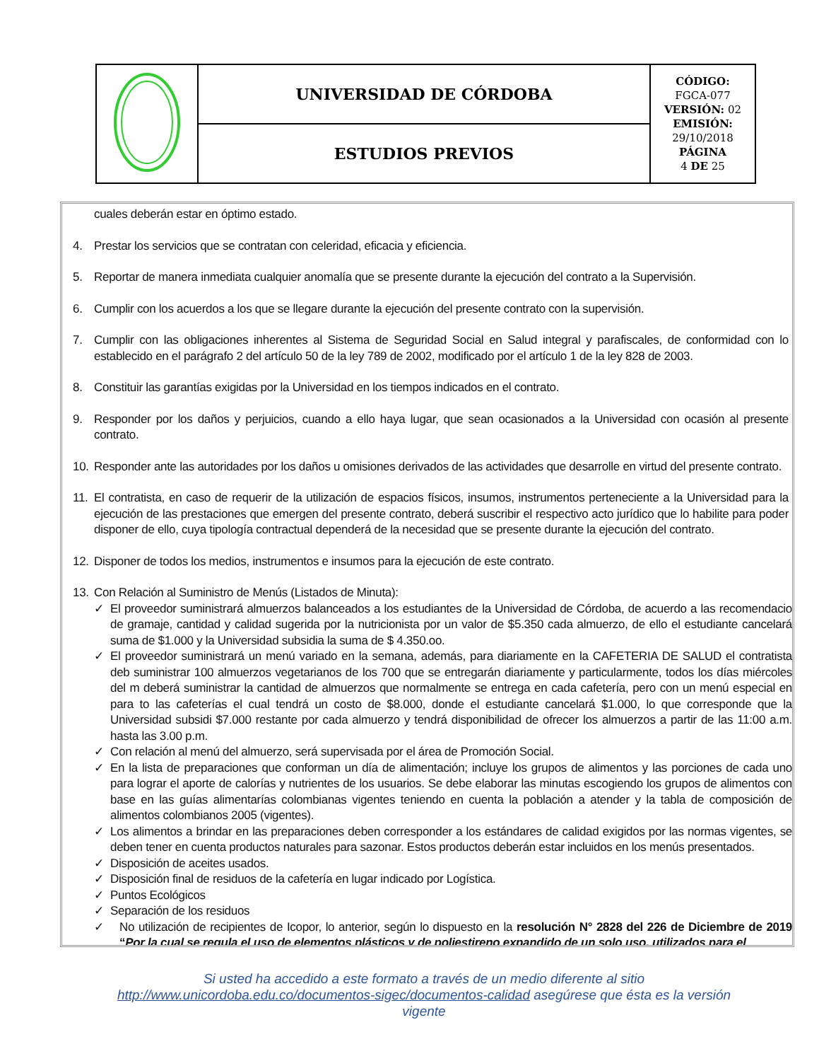| | UNIVERSIDAD DE CÓRDOBA | CÓDIGO: FGCA-077 VERSIÓN: 02 EMISIÓN: 29/10/2018 PÁGINA 4 DE 25 |
| | ESTUDIOS PREVIOS | |
cuales deberán estar en óptimo estado.
4. Prestar los servicios que se contratan con celeridad, eficacia y eficiencia.
5. Reportar de manera inmediata cualquier anomalía que se presente durante la ejecución del contrato a la Supervisión.
6. Cumplir con los acuerdos a los que se llegare durante la ejecución del presente contrato con la supervisión.
7. Cumplir con las obligaciones inherentes al Sistema de Seguridad Social en Salud integral y parafiscales, de conformidad con lo establecido en el parágrafo 2 del artículo 50 de la ley 789 de 2002, modificado por el artículo 1 de la ley 828 de 2003.
8. Constituir las garantías exigidas por la Universidad en los tiempos indicados en el contrato.
9. Responder por los daños y perjuicios, cuando a ello haya lugar, que sean ocasionados a la Universidad con ocasión al presente contrato.
10. Responder ante las autoridades por los daños u omisiones derivados de las actividades que desarrolle en virtud del presente contrato.
11. El contratista, en caso de requerir de la utilización de espacios físicos, insumos, instrumentos perteneciente a la Universidad para la ejecución de las prestaciones que emergen del presente contrato, deberá suscribir el respectivo acto jurídico que lo habilite para poder disponer de ello, cuya tipología contractual dependerá de la necesidad que se presente durante la ejecución del contrato.
12. Disponer de todos los medios, instrumentos e insumos para la ejecución de este contrato.
13. Con Relación al Suministro de Menús (Listados de Minuta):
✓ El proveedor suministrará almuerzos balanceados a los estudiantes de la Universidad de Córdoba, de acuerdo a las recomendacio de gramaje, cantidad y calidad sugerida por la nutricionista por un valor de $5.350 cada almuerzo, de ello el estudiante cancelará suma de $1.000 y la Universidad subsidia la suma de $ 4.350.oo.
✓ El proveedor suministrará un menú variado en la semana, además, para diariamente en la CAFETERIA DE SALUD el contratista deb suministrar 100 almuerzos vegetarianos de los 700 que se entregarán diariamente y particularmente, todos los días miércoles del m deberá suministrar la cantidad de almuerzos que normalmente se entrega en cada cafetería, pero con un menú especial en para to las cafeterías el cual tendrá un costo de $8.000, donde el estudiante cancelará $1.000, lo que corresponde que la Universidad subsidi $7.000 restante por cada almuerzo y tendrá disponibilidad de ofrecer los almuerzos a partir de las 11:00 a.m. hasta las 3.00 p.m.
✓ Con relación al menú del almuerzo, será supervisada por el área de Promoción Social.
✓ En la lista de preparaciones que conforman un día de alimentación; incluye los grupos de alimentos y las porciones de cada uno para lograr el aporte de calorías y nutrientes de los usuarios. Se debe elaborar las minutas escogiendo los grupos de alimentos con base en las guías alimentarías colombianas vigentes teniendo en cuenta la población a atender y la tabla de composición de alimentos colombianos 2005 (vigentes).
✓ Los alimentos a brindar en las preparaciones deben corresponder a los estándares de calidad exigidos por las normas vigentes, se deben tener en cuenta productos naturales para sazonar. Estos productos deberán estar incluidos en los menús presentados.
✓ Disposición de aceites usados.
✓ Disposición final de residuos de la cafetería en lugar indicado por Logística.
✓ Puntos Ecológicos
✓ Separación de los residuos
✓ No utilización de recipientes de Icopor, lo anterior, según lo dispuesto en la resolución N° 2828 del 226 de Diciembre de 2019 “Por la cual se regula el uso de elementos plásticos y de poliestireno expandido de un solo uso, utilizados para el
Si usted ha accedido a este formato a través de un medio diferente al sitio
http://www.unicordoba.edu.co/documentos-sigec/documentos-calidad asegúrese que ésta es la versión vigente